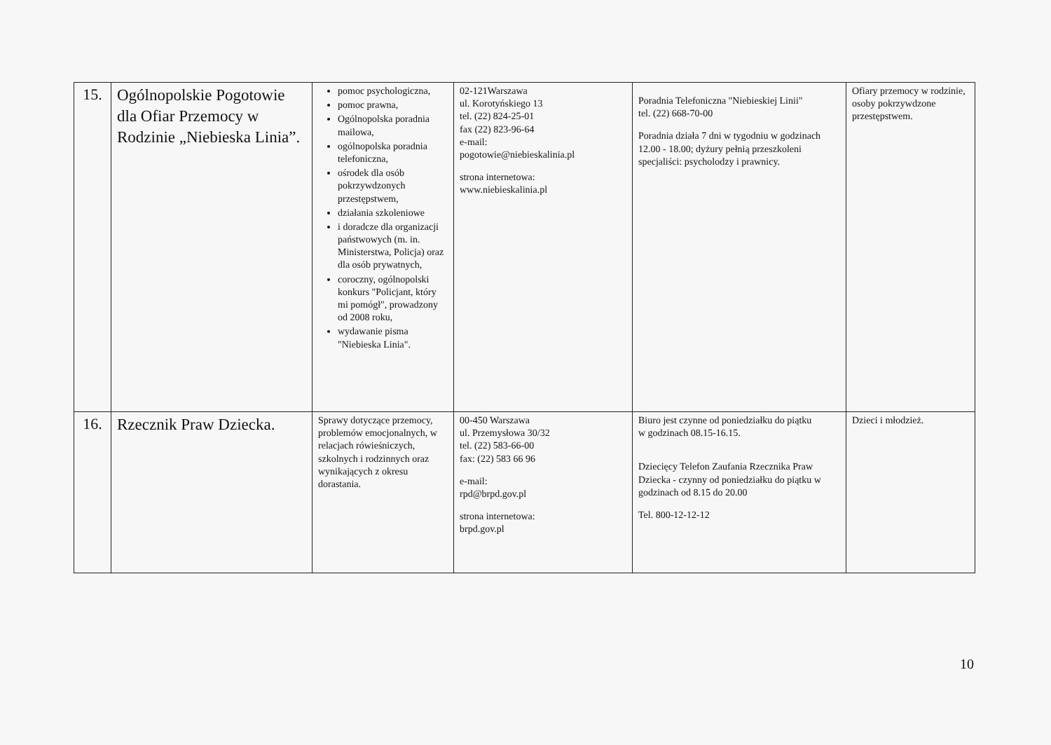| 15. | Ogólnopolskie Pogotowie dla Ofiar Przemocy w Rodzinie „Niebieska Linia”. | pomoc psychologiczna, pomoc prawna, Ogólnopolska poradnia mailowa, ogólnopolska poradnia telefoniczna, ośrodek dla osób pokrzywdzonych przestępstwem, działania szkoleniowe i doradcze dla organizacji państwowych (m. in. Ministerstwa, Policja) oraz dla osób prywatnych, coroczny, ogólnopolski konkurs "Policjant, który mi pomógł", prowadzony od 2008 roku, wydawanie pisma "Niebieska Linia". | 02-121Warszawa ul. Korotyńskiego 13 tel. (22) 824-25-01 fax (22) 823-96-64 e-mail: pogotowie@niebieskalinia.pl strona internetowa: www.niebieskalinia.pl | Poradnia Telefoniczna "Niebieskiej Linii" tel. (22) 668-70-00 Poradnia działa 7 dni w tygodniu w godzinach 12.00 - 18.00; dyżury pełnią przeszkoleni specjaliści: psycholodzy i prawnicy. | Ofiary przemocy w rodzinie, osoby pokrzywdzone przestępstwem. |
| 16. | Rzecznik Praw Dziecka. | Sprawy dotyczące przemocy, problemów emocjonalnych, w relacjach rówieśniczych, szkolnych i rodzinnych oraz wynikających z okresu dorastania. | 00-450 Warszawa ul. Przemysłowa 30/32 tel. (22) 583-66-00 fax: (22) 583 66 96 e-mail: rpd@brpd.gov.pl strona internetowa: brpd.gov.pl | Biuro jest czynne od poniedziałku do piątku w godzinach 08.15-16.15. Dziecięcy Telefon Zaufania Rzecznika Praw Dziecka - czynny od poniedziałku do piątku w godzinach od 8.15 do 20.00 Tel. 800-12-12-12 | Dzieci i młodzież. |
10